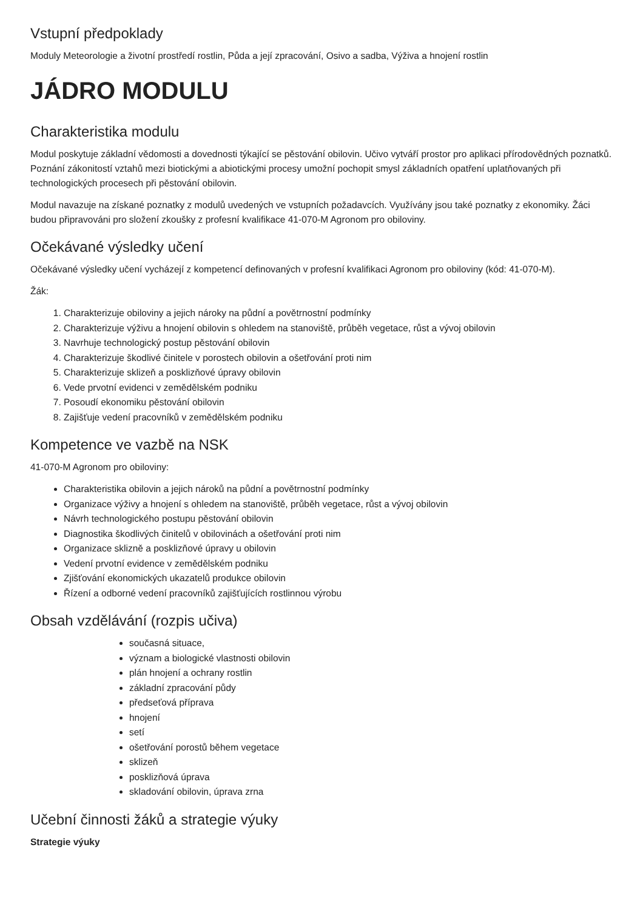Vstupní předpoklady
Moduly Meteorologie a životní prostředí rostlin, Půda a její zpracování, Osivo a sadba, Výživa a hnojení rostlin
JÁDRO MODULU
Charakteristika modulu
Modul poskytuje základní vědomosti a dovednosti týkající se pěstování obilovin. Učivo vytváří prostor pro aplikaci přírodovědných poznatků. Poznání zákonitostí vztahů mezi biotickými a abiotickými procesy umožní pochopit smysl základních opatření uplatňovaných při technologických procesech při pěstování obilovin.
Modul navazuje na získané poznatky z modulů uvedených ve vstupních požadavcích. Využívány jsou také poznatky z ekonomiky. Žáci budou připravováni pro složení zkoušky z profesní kvalifikace 41-070-M Agronom pro obiloviny.
Očekávané výsledky učení
Očekávané výsledky učení vycházejí z kompetencí definovaných v profesní kvalifikaci Agronom pro obiloviny (kód: 41-070-M).
Žák:
1. Charakterizuje obiloviny a jejich nároky na půdní a povětrnostní podmínky
2. Charakterizuje výživu a hnojení obilovin s ohledem na stanoviště, průběh vegetace, růst a vývoj obilovin
3. Navrhuje technologický postup pěstování obilovin
4. Charakterizuje škodlivé činitele v porostech obilovin a ošetřování proti nim
5. Charakterizuje sklizeň a posklizňové úpravy obilovin
6. Vede prvotní evidenci v zemědělském podniku
7. Posoudí ekonomiku pěstování obilovin
8. Zajišťuje vedení pracovníků v zemědělském podniku
Kompetence ve vazbě na NSK
41-070-M Agronom pro obiloviny:
Charakteristika obilovin a jejich nároků na půdní a povětrnostní podmínky
Organizace výživy a hnojení s ohledem na stanoviště, průběh vegetace, růst a vývoj obilovin
Návrh technologického postupu pěstování obilovin
Diagnostika škodlivých činitelů v obilovinách a ošetřování proti nim
Organizace sklizně a posklizňové úpravy u obilovin
Vedení prvotní evidence v zemědělském podniku
Zjišťování ekonomických ukazatelů produkce obilovin
Řízení a odborné vedení pracovníků zajišťujících rostlinnou výrobu
Obsah vzdělávání (rozpis učiva)
současná situace,
význam a biologické vlastnosti obilovin
plán hnojení a ochrany rostlin
základní zpracování půdy
předseťová příprava
hnojení
setí
ošetřování porostů během vegetace
sklizeň
posklizňová úprava
skladování obilovin, úprava zrna
Učební činnosti žáků a strategie výuky
Strategie výuky